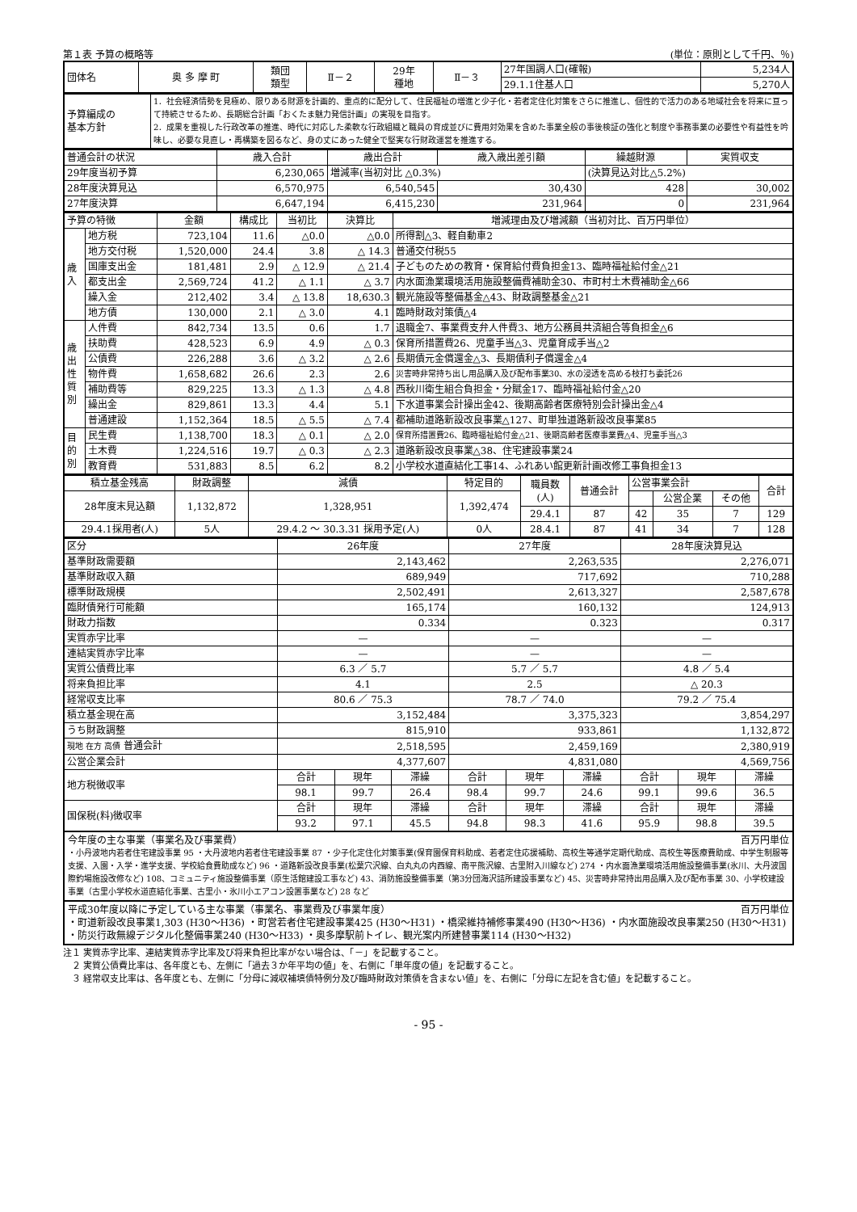第１表 予算の概略等 (単位：原則として千円、％)
| 団体名 | 奥 多 摩 町 | 類団 類型 | Ⅱ－２ | 29年 種地 | Ⅱ－３ | 27年国調人口(確報) | 5,234人 |
| | | | | | | 29.1.1住基人口 | 5,270人 |
| 予算編成の 基本方針 | 1．社会経済情勢を見極め、限りある財源を計画的、重点的に配分して、住民福祉の増進と少子化・若者定住化対策をさらに推進し、個性的で活力のある地域社会を将来に亘って持続させるため、長期総合計画「おくたま魅力発信計画」の実現を目指す。 2．成果を重視した行政改革の推進、時代に対応した柔軟な行政組織と職員の育成並びに費用対効果を含めた事業全般の事後検証の強化と制度や事務事業の必要性や有益性を吟味し、必要な見直し・再構築を図るなど、身の丈にあった健全で堅実な行財政運営を推進する。 |
| 普通会計の状況 | 歳入合計 | 歳出合計 | 歳入歳出差引額 | 繰越財源 | 実質収支 |
| 29年度当初予算 | 6,230,065 | 増減率(当初対比 △0.3%) | | (決算見込対比△5.2%) | |
| 28年度決算見込 | 6,570,975 | 6,540,545 | 30,430 | 428 | 30,002 |
| 27年度決算 | 6,647,194 | 6,415,230 | 231,964 | 0 | 231,964 |
| 予算の特徴 | | 金額 | 構成比 | 当初比 | 決算比 | 増減理由及び増減額（当初対比、百万円単位） |
| 歳 入 | 地方税 | 723,104 | 11.6 | △0.0 | △0.0 | 所得割△3、軽自動車2 |
| | 地方交付税 | 1,520,000 | 24.4 | 3.8 | △ 14.3 | 普通交付税55 |
| | 国庫支出金 | 181,481 | 2.9 | △ 12.9 | △ 21.4 | 子どものための教育・保育給付費負担金13、臨時福祉給付金△21 |
| | 都支出金 | 2,569,724 | 41.2 | △ 1.1 | △ 3.7 | 内水面漁業環境活用施設整備費補助金30、市町村土木費補助金△66 |
| | 繰入金 | 212,402 | 3.4 | △ 13.8 | 18,630.3 | 観光施設等整備基金△43、財政調整基金△21 |
| | 地方債 | 130,000 | 2.1 | △ 3.0 | 4.1 | 臨時財政対策債△4 |
| 歳 出 性 質 別 | 人件費 | 842,734 | 13.5 | 0.6 | 1.7 | 退職金7、事業費支弁人件費3、地方公務員共済組合等負担金△6 |
| | 扶助費 | 428,523 | 6.9 | 4.9 | △ 0.3 | 保育所措置費26、児童手当△3、児童育成手当△2 |
| | 公債費 | 226,288 | 3.6 | △ 3.2 | △ 2.6 | 長期債元金償還金△3、長期債利子償還金△4 |
| | 物件費 | 1,658,682 | 26.6 | 2.3 | 2.6 | 災害時非常持ち出し用品購入及び配布事業30、水の浸透を高める枝打ち委託26 |
| | 補助費等 | 829,225 | 13.3 | △ 1.3 | △ 4.8 | 西秋川衛生組合負担金・分賦金17、臨時福祉給付金△20 |
| | 繰出金 | 829,861 | 13.3 | 4.4 | 5.1 | 下水道事業会計操出金42、後期高齢者医療特別会計操出金△4 |
| | 普通建設 | 1,152,364 | 18.5 | △ 5.5 | △ 7.4 | 都補助道路新設改良事業△127、町単独道路新設改良事業85 |
| 目 的 別 | 民生費 | 1,138,700 | 18.3 | △ 0.1 | △ 2.0 | 保育所措置費26、臨時福祉給付金△21、後期高齢者医療事業費△4、児童手当△3 |
| | 土木費 | 1,224,516 | 19.7 | △ 0.3 | △ 2.3 | 道路新設改良事業△38、住宅建設事業24 |
| | 教育費 | 531,883 | 8.5 | 6.2 | 8.2 | 小学校水道直結化工事14、ふれあい館更新計画改修工事負担金13 |
| 積立基金残高 | 財政調整 | 減債 | 特定目的 | 職員数 (人) | 普通会計 | 公営事業会計 | | | 合計 |
| 28年度末見込額 | 1,132,872 | 1,328,951 | 1,392,474 | | | | 公営企業 | その他 | |
| | | | | 29.4.1 | 87 | 42 | 35 | 7 | 129 |
| 29.4.1採用者(人) | 5人 | 29.4.2 ～ 30.3.31 採用予定(人) | 0人 | 28.4.1 | 87 | 41 | 34 | 7 | 128 |
| 区分 | 26年度 | | | 27年度 | | | 28年度決算見込 | | |
| 基準財政需要額 | 2,143,462 | | | 2,263,535 | | | 2,276,071 | | |
| 基準財政収入額 | 689,949 | | | 717,692 | | | 710,288 | | |
| 標準財政規模 | 2,502,491 | | | 2,613,327 | | | 2,587,678 | | |
| 臨財債発行可能額 | 165,174 | | | 160,132 | | | 124,913 | | |
| 財政力指数 | 0.334 | | | 0.323 | | | 0.317 | | |
| 実質赤字比率 | — | | | — | | | — | | |
| 連結実質赤字比率 | — | | | — | | | — | | |
| 実質公債費比率 | 6.3 ／ 5.7 | | | 5.7 ／ 5.7 | | | 4.8 ／ 5.4 | | |
| 将来負担比率 | 4.1 | | | 2.5 | | | △ 20.3 | | |
| 経常収支比率 | 80.6 ／ 75.3 | | | 78.7 ／ 74.0 | | | 79.2 ／ 75.4 | | |
| 積立基金現在高 | 3,152,484 | | | 3,375,323 | | | 3,854,297 | | |
| うち財政調整 | 815,910 | | | 933,861 | | | 1,132,872 | | |
| 現地 在方 高債 普通会計 | 2,518,595 | | | 2,459,169 | | | 2,380,919 | | |
| 公営企業会計 | 4,377,607 | | | 4,831,080 | | | 4,569,756 | | |
| 地方税徴収率 | 合計 | 現年 | 滞繰 | 合計 | 現年 | 滞繰 | 合計 | 現年 | 滞繰 |
| | 98.1 | 99.7 | 26.4 | 98.4 | 99.7 | 24.6 | 99.1 | 99.6 | 36.5 |
| 国保税(料)徴収率 | 合計 | 現年 | 滞繰 | 合計 | 現年 | 滞繰 | 合計 | 現年 | 滞繰 |
| | 93.2 | 97.1 | 45.5 | 94.8 | 98.3 | 41.6 | 95.9 | 98.8 | 39.5 |
今年度の主な事業（事業名及び事業費） 百万円単位
・小丹波地内若者住宅建設事業 95 ・大丹波地内若者住宅建設事業 87 ・少子化定住化対策事業(保育園保育料助成、若者定住応援補助、高校生等通学定期代助成、高校生等医療費助成、中学生制服等支援、入園・入学・進学支援、学校給食費助成など) 96 ・道路新設改良事業(松葉穴沢線、白丸丸の内西線、南平熊沢線、古里附入川線など) 274 ・内水面漁業環境活用施設整備事業(氷川、大丹波国際釣場施設改修など) 108、コミュニティ施設整備事業（原生活館建設工事など) 43、消防施設整備事業（第3分団海沢詰所建設事業など) 45、災害時非常持出用品購入及び配布事業 30、小学校建設事業（古里小学校水道直結化事業、古里小・氷川小エアコン設置事業など) 28 など
平成30年度以降に予定している主な事業（事業名、事業費及び事業年度） 百万円単位
・町道新設改良事業1,303 (H30～H36) ・町営若者住宅建設事業425 (H30～H31) ・橋梁維持補修事業490 (H30～H36) ・内水面施設改良事業250 (H30～H31) ・防災行政無線デジタル化整備事業240 (H30～H33) ・奥多摩駅前トイレ、観光案内所建替事業114 (H30～H32)
注１ 実質赤字比率、連結実質赤字比率及び将来負担比率がない場合は、「－」を記載すること。
　２ 実質公債費比率は、各年度とも、左側に「過去３か年平均の値」を、右側に「単年度の値」を記載すること。
　３ 経常収支比率は、各年度とも、左側に「分母に減収補填債特例分及び臨時財政対策債を含まない値」を、右側に「分母に左記を含む値」を記載すること。
- 95 -